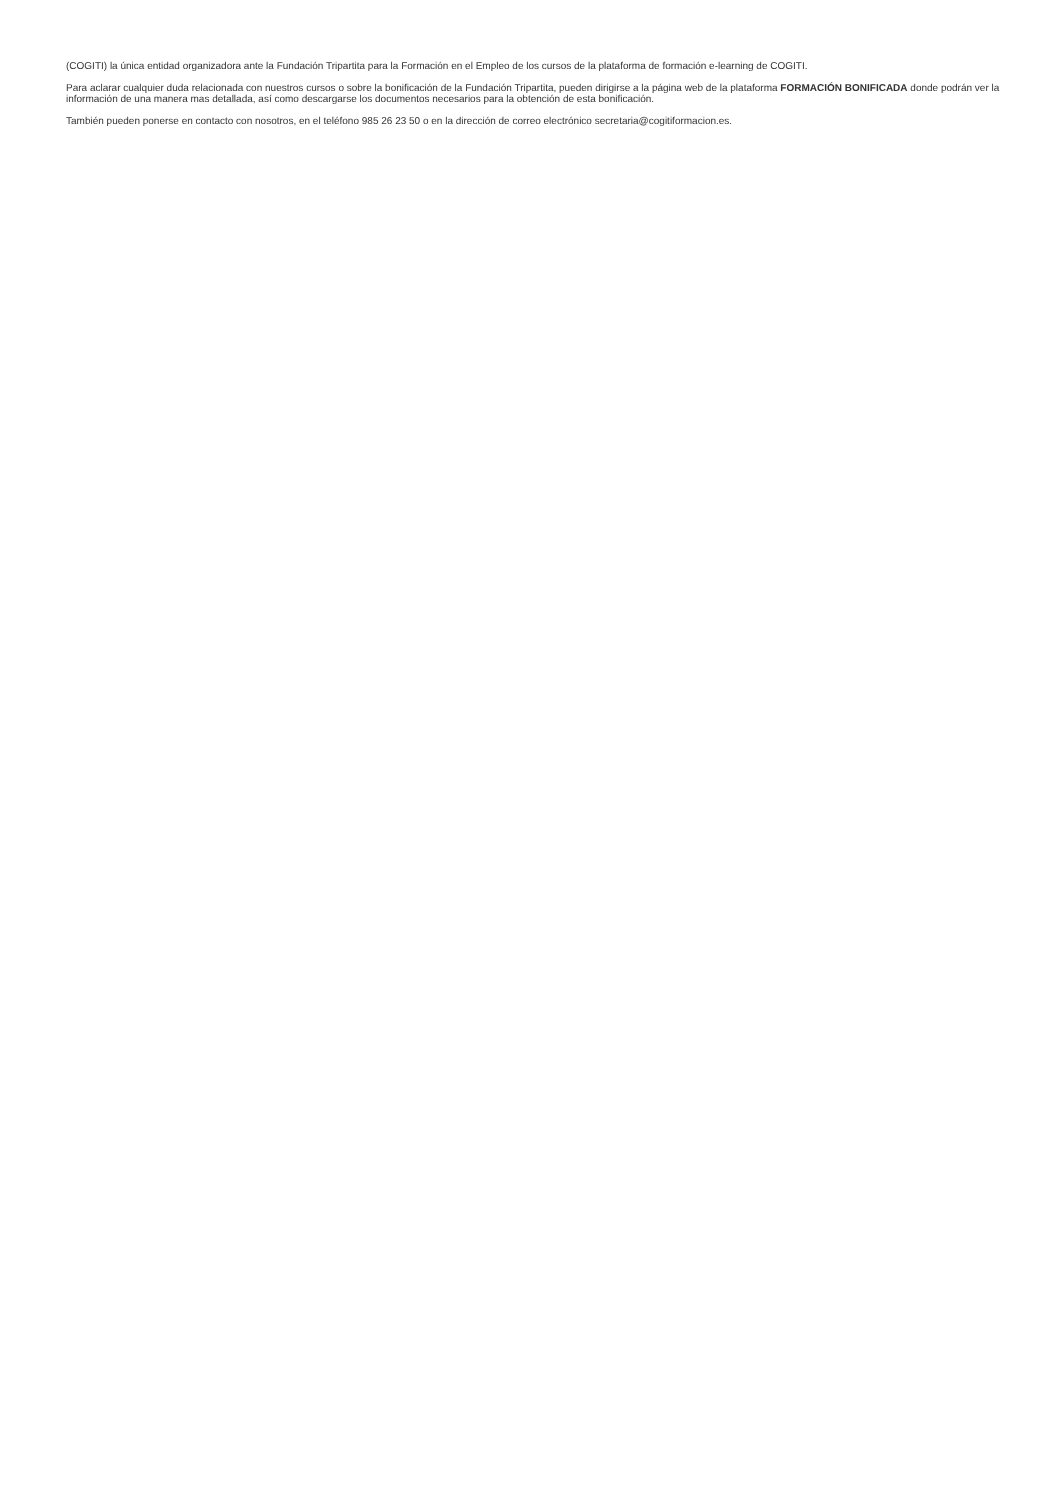(COGITI) la única entidad organizadora ante la Fundación Tripartita para la Formación en el Empleo de los cursos de la plataforma de formación e-learning de COGITI.
Para aclarar cualquier duda relacionada con nuestros cursos o sobre la bonificación de la Fundación Tripartita, pueden dirigirse a la página web de la plataforma FORMACIÓN BONIFICADA donde podrán ver la información de una manera mas detallada, así como descargarse los documentos necesarios para la obtención de esta bonificación.
También pueden ponerse en contacto con nosotros, en el teléfono 985 26 23 50 o en la dirección de correo electrónico secretaria@cogitiformacion.es.